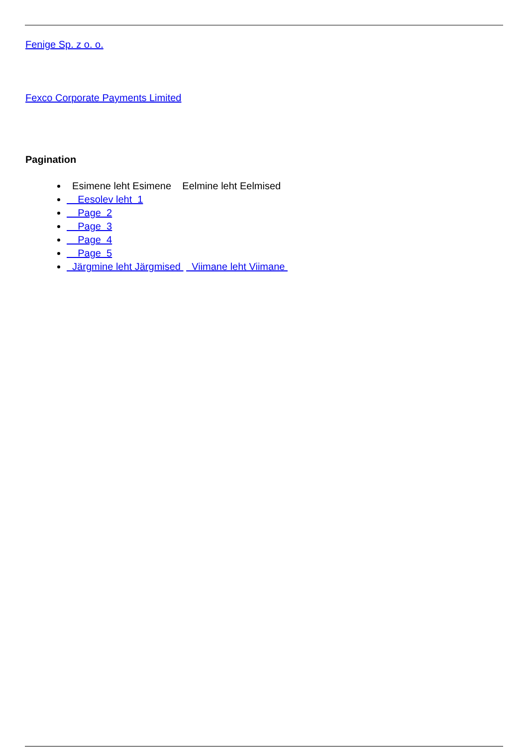Fenige Sp. z o. o.
Fexco Corporate Payments Limited
Pagination
Esimene leht Esimene Eelmine leht Eelmised
Eesolev leht 1
Page 2
Page 3
Page 4
Page 5
Järgmine leht Järgmised Viimane leht Viimane